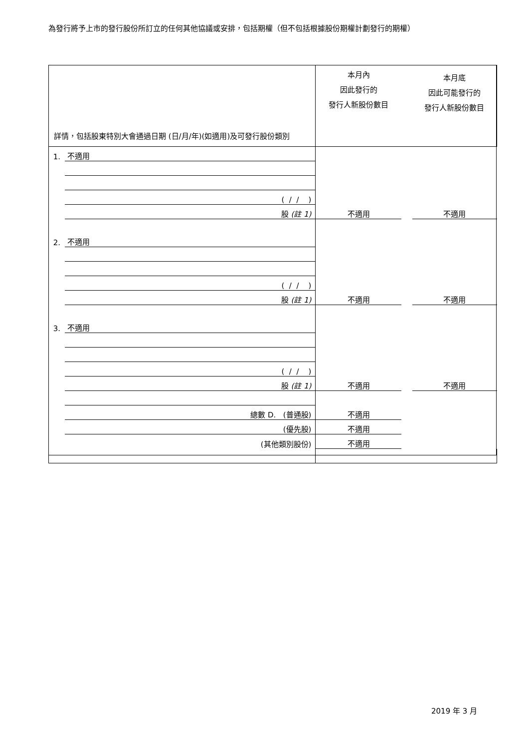為發行將予上市的發行股份所訂立的任何其他協議或安排，包括期權（但不包括根據股份期權計劃發行的期權）
| 詳情，包括股東特別大會通過日期 (日/月/年)(如適用)及可發行股份類別 | | 本月內 因此發行的 發行人新股份數目 | | 本月底 因此可能發行的 發行人新股份數目 |
| 1. | 不適用 | | | |
| | ( / / ) | | | |
| | 股 (註 1) | 不適用 | | 不適用 |
| 2. | 不適用 | | | |
| | ( / / ) | | | |
| | 股 (註 1) | 不適用 | | 不適用 |
| 3. | 不適用 | | | |
| | ( / / ) | | | |
| | 股 (註 1) | 不適用 | | 不適用 |
| | 總數 D. (普通股) | 不適用 | | |
| | (優先股) | 不適用 | | |
| | (其他類別股份) | 不適用 | | |
2019 年 3 月